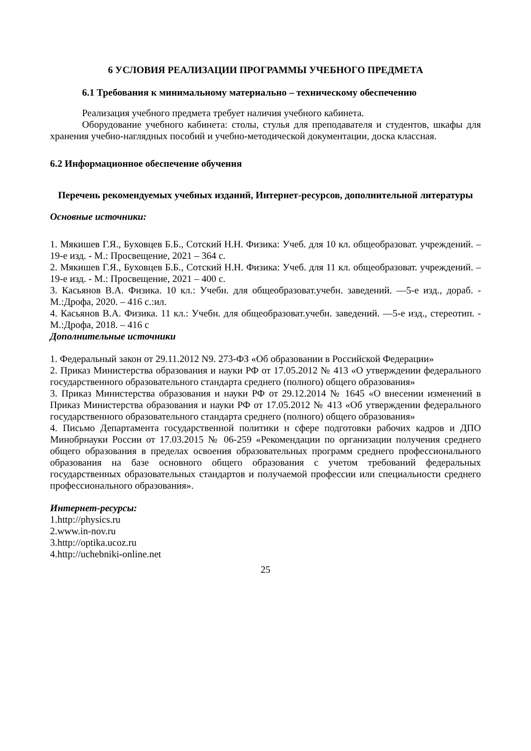6 УСЛОВИЯ РЕАЛИЗАЦИИ ПРОГРАММЫ УЧЕБНОГО ПРЕДМЕТА
6.1 Требования к минимальному материально – техническому обеспечению
Реализация учебного предмета требует наличия учебного кабинета.
Оборудование учебного кабинета: столы, стулья для преподавателя и студентов, шкафы для хранения учебно-наглядных пособий и учебно-методической документации, доска классная.
6.2 Информационное обеспечение обучения
Перечень рекомендуемых учебных изданий, Интернет-ресурсов, дополнительной литературы
Основные источники:
1. Мякишев Г.Я., Буховцев Б.Б., Сотский Н.Н. Физика: Учеб. для 10 кл. общеобразоват. учреждений. – 19-е изд. - М.: Просвещение, 2021 – 364 с.
2. Мякишев Г.Я., Буховцев Б.Б., Сотский Н.Н. Физика: Учеб. для 11 кл. общеобразоват. учреждений. – 19-е изд. - М.: Просвещение, 2021 – 400 с.
3. Касьянов В.А. Физика. 10 кл.: Учебн. для общеобразоват.учебн. заведений. —5-е изд., дораб. - М.:Дрофа, 2020. – 416 с.:ил.
4. Касьянов В.А. Физика. 11 кл.: Учебн. для общеобразоват.учебн. заведений. —5-е изд., стереотип. - М.:Дрофа, 2018. – 416 с
Дополнительные источники
1. Федеральный закон от 29.11.2012 N9. 273-ФЗ «Об образовании в Российской Федерации»
2. Приказ Министерства образования и науки РФ от 17.05.2012 № 413 «О утверждении федерального государственного образовательного стандарта среднего (полного) общего образования»
3. Приказ Министерства образования и науки РФ от 29.12.2014 № 1645 «О внесении изменений в Приказ Министерства образования и науки РФ от 17.05.2012 № 413 «Об утверждении федерального государственного образовательного стандарта среднего (полного) общего образования»
4. Письмо Департамента государственной политики н сфере подготовки рабочих кадров и ДПО Минобрнауки России от 17.03.2015 № 06-259 «Рекомендации по организации получения среднего общего образования в пределах освоения образовательных программ среднего профессионального образования на базе основного общего образования с учетом требований федеральных государственных образовательных стандартов и получаемой профессии или специальности среднего профессионального образования».
Интернет-ресурсы:
1.http://physics.ru
2.www.in-nov.ru
3.http://optika.ucoz.ru
4.http://uchebniki-online.net
25